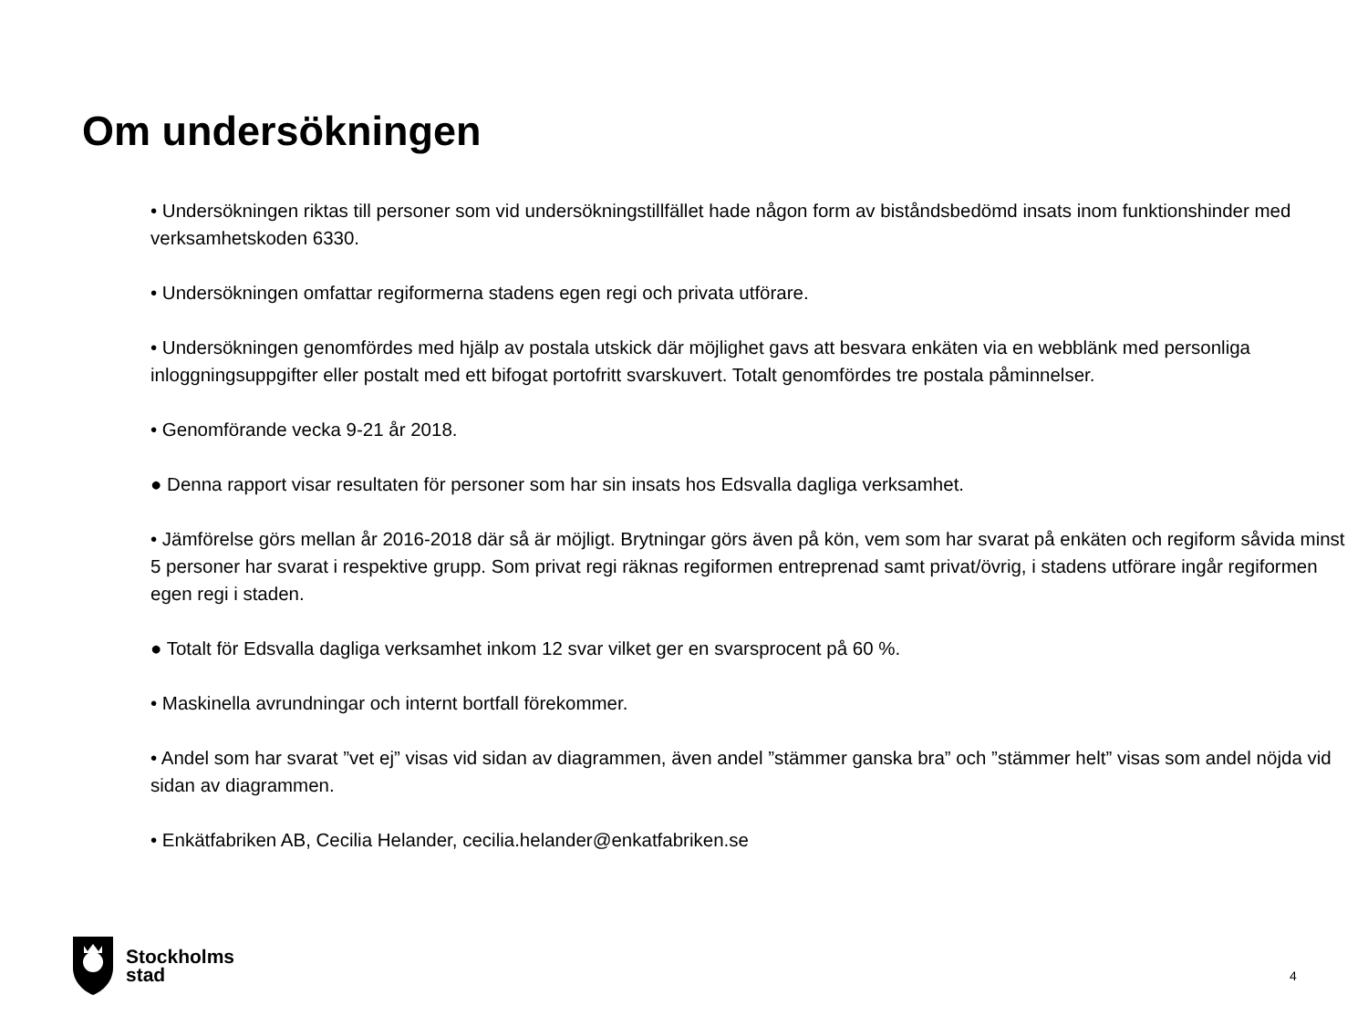Om undersökningen
• Undersökningen riktas till personer som vid undersökningstillfället hade någon form av biståndsbedömd insats inom funktionshinder med verksamhetskoden 6330.
• Undersökningen omfattar regiformerna stadens egen regi och privata utförare.
• Undersökningen genomfördes med hjälp av postala utskick där möjlighet gavs att besvara enkäten via en webblänk med personliga inloggningsuppgifter eller postalt med ett bifogat portofritt svarskuvert. Totalt genomfördes tre postala påminnelser.
• Genomförande vecka 9-21 år 2018.
● Denna rapport visar resultaten för personer som har sin insats hos Edsvalla dagliga verksamhet.
• Jämförelse görs mellan år 2016-2018 där så är möjligt. Brytningar görs även på kön, vem som har svarat på enkäten och regiform såvida minst 5 personer har svarat i respektive grupp. Som privat regi räknas regiformen entreprenad samt privat/övrig, i stadens utförare ingår regiformen egen regi i staden.
● Totalt för Edsvalla dagliga verksamhet inkom 12 svar vilket ger en svarsprocent på 60 %.
• Maskinella avrundningar och internt bortfall förekommer.
• Andel som har svarat ”vet ej” visas vid sidan av diagrammen, även andel ”stämmer ganska bra” och ”stämmer helt” visas som andel nöjda vid sidan av diagrammen.
• Enkätfabriken AB, Cecilia Helander, cecilia.helander@enkatfabriken.se
Stockholms
stad
4